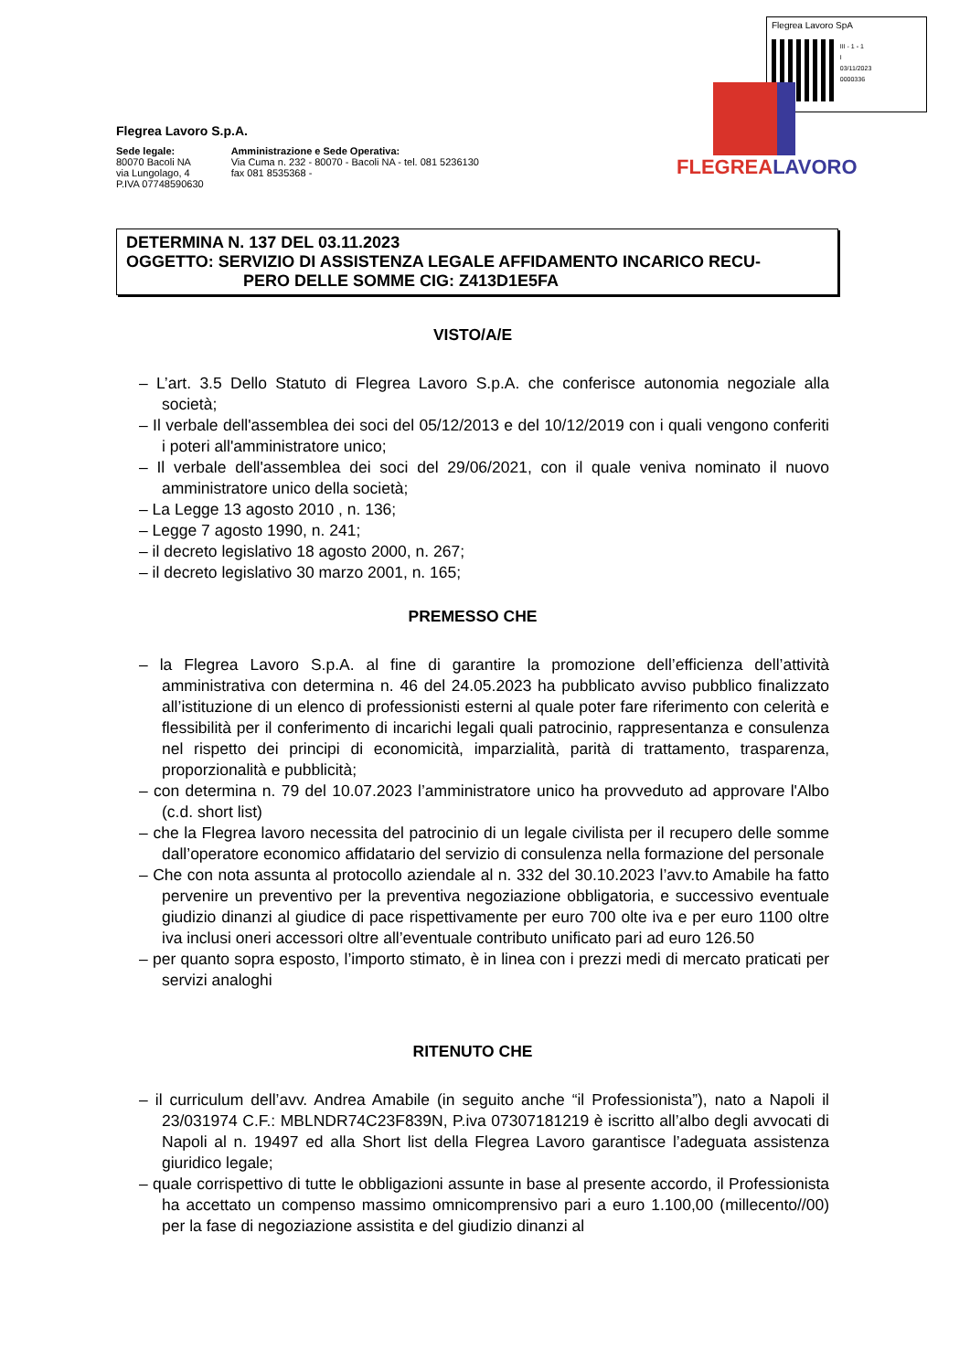Flegrea Lavoro SpA
III - 1 - 1
I
03/11/2023
0000336
FLEGREALAVORO
Flegrea Lavoro S.p.A.
Sede legale:
80070 Bacoli NA
via Lungolago, 4
P.IVA 07748590630
Amministrazione e Sede Operativa:
Via Cuma n. 232 - 80070 - Bacoli NA - tel. 081 5236130
fax 081 8535368 -
DETERMINA N. 137 DEL 03.11.2023
OGGETTO: SERVIZIO DI ASSISTENZA LEGALE AFFIDAMENTO INCARICO RECU-
PERO DELLE SOMME CIG: Z413D1E5FA
VISTO/A/E
– L’art. 3.5 Dello Statuto di Flegrea Lavoro S.p.A. che conferisce autonomia negoziale alla società;
– Il verbale dell'assemblea dei soci del 05/12/2013 e del 10/12/2019 con i quali vengono conferiti i poteri all'amministratore unico;
– Il verbale dell'assemblea dei soci del 29/06/2021, con il quale veniva nominato il nuovo amministratore unico della società;
– La Legge 13 agosto 2010 , n. 136;
– Legge 7 agosto 1990, n. 241;
– il decreto legislativo 18 agosto 2000, n. 267;
– il decreto legislativo 30 marzo 2001, n. 165;
PREMESSO CHE
– la Flegrea Lavoro S.p.A. al fine di garantire la promozione dell’efficienza dell’attività amministrativa con determina n. 46 del 24.05.2023 ha pubblicato avviso pubblico finalizzato all’istituzione di un elenco di professionisti esterni al quale poter fare riferimento con celerità e flessibilità per il conferimento di incarichi legali quali patrocinio, rappresentanza e consulenza nel rispetto dei principi di economicità, imparzialità, parità di trattamento, trasparenza, proporzionalità e pubblicità;
– con determina n. 79 del 10.07.2023 l’amministratore unico ha provveduto ad approvare l'Albo (c.d. short list)
– che la Flegrea lavoro necessita del patrocinio di un legale civilista per il recupero delle somme dall’operatore economico affidatario del servizio di consulenza nella formazione del personale
– Che con nota assunta al protocollo aziendale al n. 332 del 30.10.2023 l’avv.to Amabile ha fatto pervenire un preventivo per la preventiva negoziazione obbligatoria, e successivo eventuale giudizio dinanzi al giudice di pace rispettivamente per euro 700 olte iva e per euro 1100 oltre iva inclusi oneri accessori oltre all’eventuale contributo unificato pari ad euro 126.50
– per quanto sopra esposto, l’importo stimato, è in linea con i prezzi medi di mercato praticati per servizi analoghi
RITENUTO CHE
– il curriculum dell’avv. Andrea Amabile (in seguito anche “il Professionista”), nato a Napoli il 23/031974 C.F.: MBLNDR74C23F839N, P.iva 07307181219 è iscritto all’albo degli avvocati di Napoli al n. 19497 ed alla Short list della Flegrea Lavoro garantisce l’adeguata assistenza giuridico legale;
– quale corrispettivo di tutte le obbligazioni assunte in base al presente accordo, il Professionista ha accettato un compenso massimo omnicomprensivo pari a euro 1.100,00 (millecento//00) per la fase di negoziazione assistita e del giudizio dinanzi al